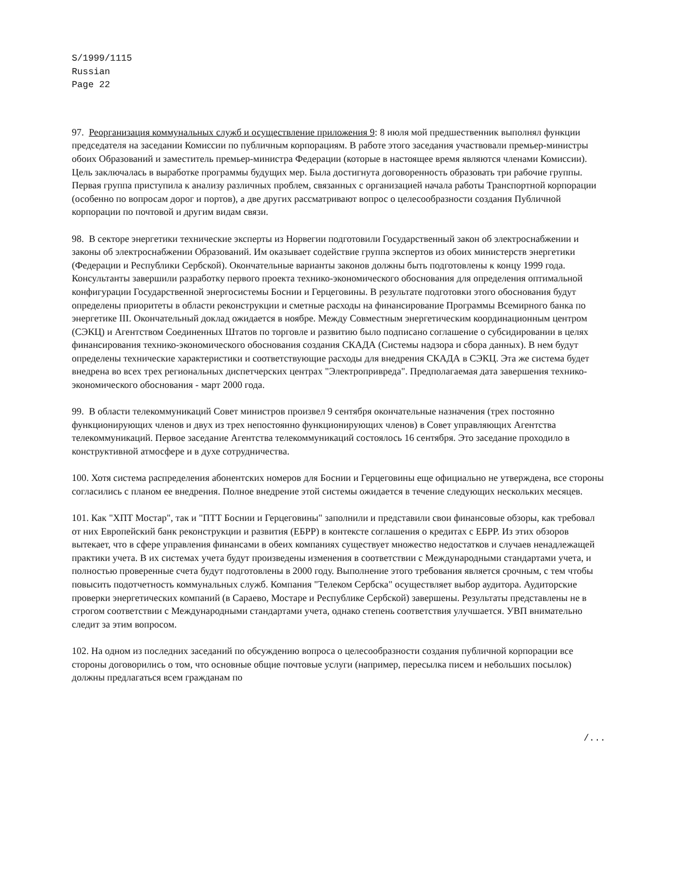S/1999/1115
Russian
Page 22
97. Реорганизация коммунальных служб и осуществление приложения 9: 8 июля мой предшественник выполнял функции председателя на заседании Комиссии по публичным корпорациям. В работе этого заседания участвовали премьер-министры обоих Образований и заместитель премьер-министра Федерации (которые в настоящее время являются членами Комиссии). Цель заключалась в выработке программы будущих мер. Была достигнута договоренность образовать три рабочие группы. Первая группа приступила к анализу различных проблем, связанных с организацией начала работы Транспортной корпорации (особенно по вопросам дорог и портов), а две других рассматривают вопрос о целесообразности создания Публичной корпорации по почтовой и другим видам связи.
98. В секторе энергетики технические эксперты из Норвегии подготовили Государственный закон об электроснабжении и законы об электроснабжении Образований. Им оказывает содействие группа экспертов из обоих министерств энергетики (Федерации и Республики Сербской). Окончательные варианты законов должны быть подготовлены к концу 1999 года. Консультанты завершили разработку первого проекта технико-экономического обоснования для определения оптимальной конфигурации Государственной энергосистемы Боснии и Герцеговины. В результате подготовки этого обоснования будут определены приоритеты в области реконструкции и сметные расходы на финансирование Программы Всемирного банка по энергетике III. Окончательный доклад ожидается в ноябре. Между Совместным энергетическим координационным центром (СЭКЦ) и Агентством Соединенных Штатов по торговле и развитию было подписано соглашение о субсидировании в целях финансирования технико-экономического обоснования создания СКАДА (Системы надзора и сбора данных). В нем будут определены технические характеристики и соответствующие расходы для внедрения СКАДА в СЭКЦ. Эта же система будет внедрена во всех трех региональных диспетчерских центрах "Электропривреда". Предполагаемая дата завершения технико-экономического обоснования - март 2000 года.
99. В области телекоммуникаций Совет министров произвел 9 сентября окончательные назначения (трех постоянно функционирующих членов и двух из трех непостоянно функционирующих членов) в Совет управляющих Агентства телекоммуникаций. Первое заседание Агентства телекоммуникаций состоялось 16 сентября. Это заседание проходило в конструктивной атмосфере и в духе сотрудничества.
100. Хотя система распределения абонентских номеров для Боснии и Герцеговины еще официально не утверждена, все стороны согласились с планом ее внедрения. Полное внедрение этой системы ожидается в течение следующих нескольких месяцев.
101. Как "ХПТ Мостар", так и "ПТТ Боснии и Герцеговины" заполнили и представили свои финансовые обзоры, как требовал от них Европейский банк реконструкции и развития (ЕБРР) в контексте соглашения о кредитах с ЕБРР. Из этих обзоров вытекает, что в сфере управления финансами в обеих компаниях существует множество недостатков и случаев ненадлежащей практики учета. В их системах учета будут произведены изменения в соответствии с Международными стандартами учета, и полностью проверенные счета будут подготовлены в 2000 году. Выполнение этого требования является срочным, с тем чтобы повысить подотчетность коммунальных служб. Компания "Телеком Сербска" осуществляет выбор аудитора. Аудиторские проверки энергетических компаний (в Сараево, Мостаре и Республике Сербской) завершены. Результаты представлены не в строгом соответствии с Международными стандартами учета, однако степень соответствия улучшается. УВП внимательно следит за этим вопросом.
102. На одном из последних заседаний по обсуждению вопроса о целесообразности создания публичной корпорации все стороны договорились о том, что основные общие почтовые услуги (например, пересылка писем и небольших посылок) должны предлагаться всем гражданам по
/...